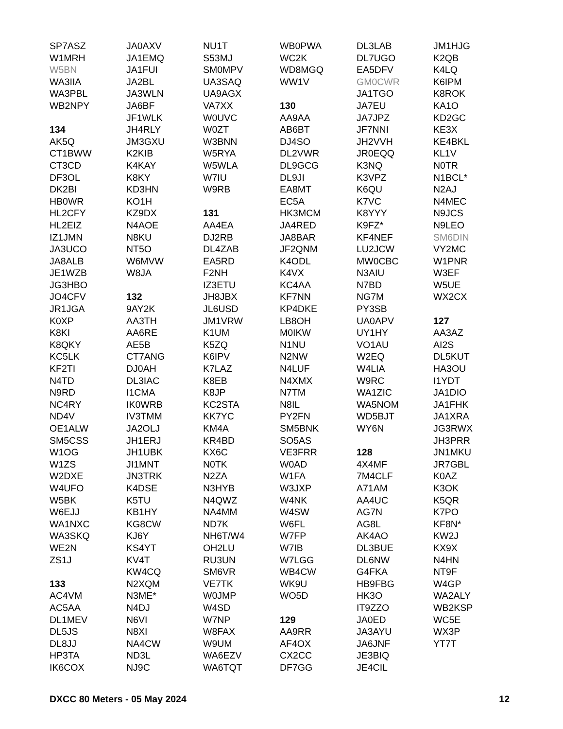SP7ASZ
W1MRH
W5BN
WA3IIA
WA3PBL
WB2NPY
134
AK5Q
CT1BWW
CT3CD
DF3OL
DK2BI
HB0WR
HL2CFY
HL2EIZ
IZ1JMN
JA3UCO
JA8ALB
JE1WZB
JG3HBO
JO4CFV
JR1JGA
K0XP
K8KI
K8QKY
KC5LK
KF2TI
N4TD
N9RD
NC4RY
ND4V
OE1ALW
SM5CSS
W1OG
W1ZS
W2DXE
W4UFO
W5BK
W6EJJ
WA1NXC
WA3SKQ
WE2N
ZS1J
133
AC4VM
AC5AA
DL1MEV
DL5JS
DL8JJ
HP3TA
IK6COX
JA0AXV
JA1EMQ
JA1FUI
JA2BL
JA3WLN
JA6BF
JF1WLK
JH4RLY
JM3GXU
K2KIB
K4KAY
K8KY
KD3HN
KO1H
KZ9DX
N4AOE
N8KU
NT5O
W6MVW
W8JA
132
9AY2K
AA3TH
AA6RE
AE5B
CT7ANG
DJ0AH
DL3IAC
I1CMA
IK0WRB
IV3TMM
JA2OLJ
JH1ERJ
JH1UBK
JI1MNT
JN3TRK
K4DSE
K5TU
KB1HY
KG8CW
KJ6Y
KS4YT
KV4T
KW4CQ
N2XQM
N3ME*
N4DJ
N6VI
N8XI
NA4CW
ND3L
NJ9C
NU1T
S53MJ
SM0MPV
UA3SAQ
UA9AGX
VA7XX
W0UVC
W0ZT
W3BNN
W5RYA
W5WLA
W7IU
W9RB
131
AA4EA
DJ2RB
DL4ZAB
EA5RD
F2NH
IZ3ETU
JH8JBX
JL6USD
JM1VRW
K1UM
K5ZQ
K6IPV
K7LAZ
K8EB
K8JP
KC2STA
KK7YC
KM4A
KR4BD
KX6C
N0TK
N2ZA
N3HYB
N4QWZ
NA4MM
ND7K
NH6T/W4
OH2LU
RU3UN
SM6VR
VE7TK
W0JMP
W4SD
W7NP
W8FAX
W9UM
WA6EZV
WA6TQT
WB0PWA
WC2K
WD8MGQ
WW1V
130
AA9AA
AB6BT
DJ4SO
DL2VWR
DL9GCG
DL9JI
EA8MT
EC5A
HK3MCM
JA4RED
JA8BAR
JF2QNM
K4ODL
K4VX
KC4AA
KF7NN
KP4DKE
LB8OH
M0IKW
N1NU
N2NW
N4LUF
N4XMX
N7TM
N8IL
PY2FN
SM5BNK
SO5AS
VE3FRR
W0AD
W1FA
W3JXP
W4NK
W4SW
W6FL
W7FP
W7IB
W7LGG
WB4CW
WK9U
WO5D
129
AA9RR
AF4OX
CX2CC
DF7GG
DL3LAB
DL7UGO
EA5DFV
GM0CWR
JA1TGO
JA7EU
JA7JPZ
JF7NNI
JH2VVH
JR0EQQ
K3NQ
K3VPZ
K6QU
K7VC
K8YYY
K9FZ*
KF4NEF
LU2JCW
MW0CBC
N3AIU
N7BD
NG7M
PY3SB
UA0APV
UY1HY
VO1AU
W2EQ
W4LIA
W9RC
WA1ZIC
WA5NOM
WD5BJT
WY6N
128
4X4MF
7M4CLF
A71AM
AA4UC
AG7N
AG8L
AK4AO
DL3BUE
DL6NW
G4FKA
HB9FBG
HK3O
IT9ZZO
JA0ED
JA3AYU
JA6JNF
JE3BIQ
JE4CIL
JM1HJG
K2QB
K4LQ
K6IPM
K8ROK
KA1O
KD2GC
KE3X
KE4BKL
KL1V
N0TR
N1BCL*
N2AJ
N4MEC
N9JCS
N9LEO
SM6DIN
VY2MC
W1PNR
W3EF
W5UE
WX2CX
127
AA3AZ
AI2S
DL5KUT
HA3OU
I1YDT
JA1DIO
JA1FHK
JA1XRA
JG3RWX
JH3PRR
JN1MKU
JR7GBL
K0AZ
K3OK
K5QR
K7PO
KF8N*
KW2J
KX9X
N4HN
NT9F
W4GP
WA2ALY
WB2KSP
WC5E
WX3P
YT7T
DXCC 80 Meters - 05 May 2024 12